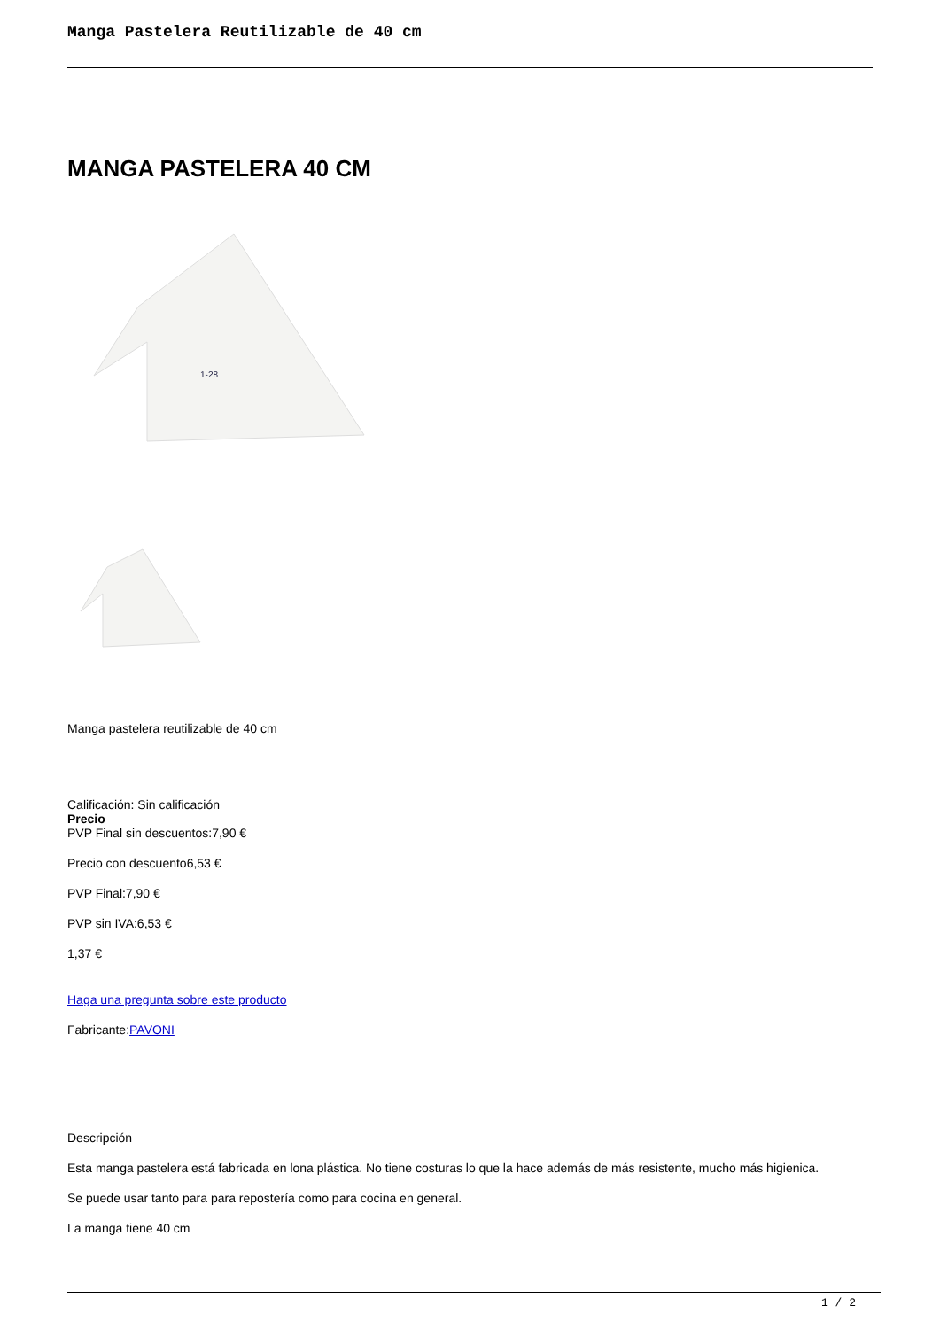Manga Pastelera Reutilizable de 40 cm
MANGA PASTELERA 40 CM
1-28
Manga pastelera reutilizable de 40 cm
Calificación: Sin calificación
Precio
PVP Final sin descuentos:7,90 €
Precio con descuento6,53 €
PVP Final:7,90 €
PVP sin IVA:6,53 €
1,37 €
Haga una pregunta sobre este producto
Fabricante:PAVONI
Descripción
Esta manga pastelera está fabricada en lona plástica. No tiene costuras lo que la hace además de más resistente, mucho más higienica.
Se puede usar tanto para para repostería como para cocina en general.
La manga tiene 40 cm
1 / 2